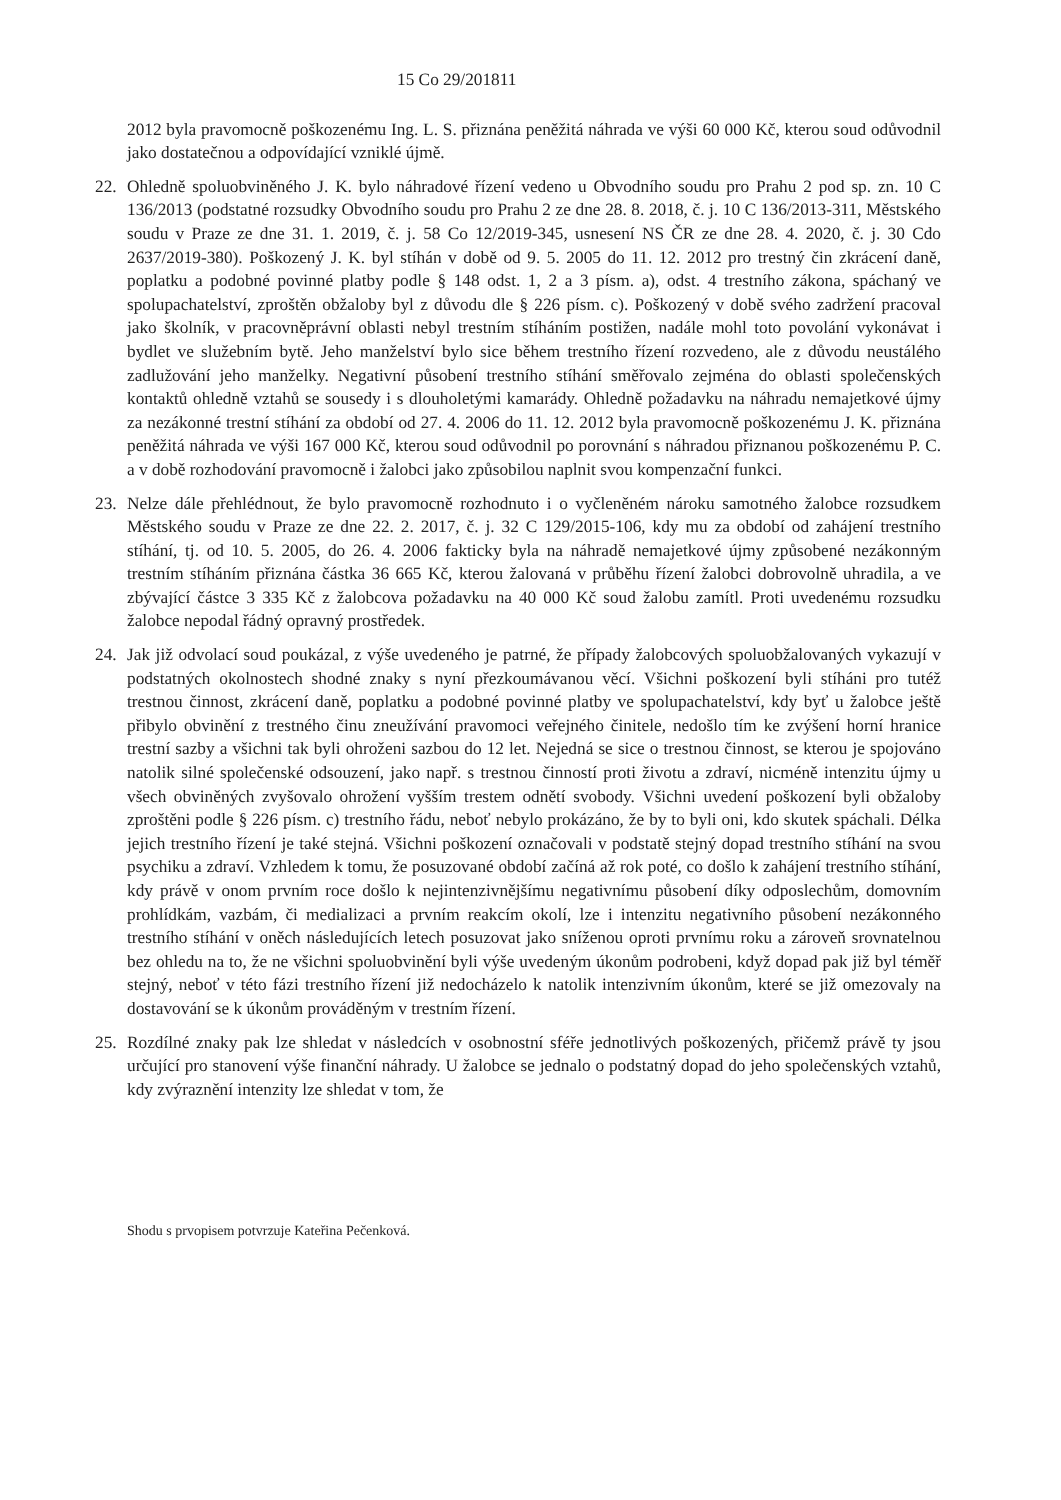15 Co 29/201811
2012 byla pravomocně poškozenému Ing. L. S. přiznána peněžitá náhrada ve výši 60 000 Kč, kterou soud odůvodnil jako dostatečnou a odpovídající vzniklé újmě.
22. Ohledně spoluobviněného J. K. bylo náhradové řízení vedeno u Obvodního soudu pro Prahu 2 pod sp. zn. 10 C 136/2013 (podstatné rozsudky Obvodního soudu pro Prahu 2 ze dne 28. 8. 2018, č. j. 10 C 136/2013-311, Městského soudu v Praze ze dne 31. 1. 2019, č. j. 58 Co 12/2019-345, usnesení NS ČR ze dne 28. 4. 2020, č. j. 30 Cdo 2637/2019-380). Poškozený J. K. byl stíhán v době od 9. 5. 2005 do 11. 12. 2012 pro trestný čin zkrácení daně, poplatku a podobné povinné platby podle § 148 odst. 1, 2 a 3 písm. a), odst. 4 trestního zákona, spáchaný ve spolupachatelství, zproštěn obžaloby byl z důvodu dle § 226 písm. c). Poškozený v době svého zadržení pracoval jako školník, v pracovněprávní oblasti nebyl trestním stíháním postižen, nadále mohl toto povolání vykonávat i bydlet ve služebním bytě. Jeho manželství bylo sice během trestního řízení rozvedeno, ale z důvodu neustálého zadlužování jeho manželky. Negativní působení trestního stíhání směřovalo zejména do oblasti společenských kontaktů ohledně vztahů se sousedy i s dlouholetými kamarády. Ohledně požadavku na náhradu nemajetkové újmy za nezákonné trestní stíhání za období od 27. 4. 2006 do 11. 12. 2012 byla pravomocně poškozenému J. K. přiznána peněžitá náhrada ve výši 167 000 Kč, kterou soud odůvodnil po porovnání s náhradou přiznanou poškozenému P. C. a v době rozhodování pravomocně i žalobci jako způsobilou naplnit svou kompenzační funkci.
23. Nelze dále přehlédnout, že bylo pravomocně rozhodnuto i o vyčleněném nároku samotného žalobce rozsudkem Městského soudu v Praze ze dne 22. 2. 2017, č. j. 32 C 129/2015-106, kdy mu za období od zahájení trestního stíhání, tj. od 10. 5. 2005, do 26. 4. 2006 fakticky byla na náhradě nemajetkové újmy způsobené nezákonným trestním stíháním přiznána částka 36 665 Kč, kterou žalovaná v průběhu řízení žalobci dobrovolně uhradila, a ve zbývající částce 3 335 Kč z žalobcova požadavku na 40 000 Kč soud žalobu zamítl. Proti uvedenému rozsudku žalobce nepodal řádný opravný prostředek.
24. Jak již odvolací soud poukázal, z výše uvedeného je patrné, že případy žalobcových spoluobžalovaných vykazují v podstatných okolnostech shodné znaky s nyní přezkoumávanou věcí. Všichni poškození byli stíháni pro tutéž trestnou činnost, zkrácení daně, poplatku a podobné povinné platby ve spolupachatelství, kdy byť u žalobce ještě přibylo obvinění z trestného činu zneužívání pravomoci veřejného činitele, nedošlo tím ke zvýšení horní hranice trestní sazby a všichni tak byli ohroženi sazbou do 12 let. Nejedná se sice o trestnou činnost, se kterou je spojováno natolik silné společenské odsouzení, jako např. s trestnou činností proti životu a zdraví, nicméně intenzitu újmy u všech obviněných zvyšovalo ohrožení vyšším trestem odnětí svobody. Všichni uvedení poškození byli obžaloby zproštěni podle § 226 písm. c) trestního řádu, neboť nebylo prokázáno, že by to byli oni, kdo skutek spáchali. Délka jejich trestního řízení je také stejná. Všichni poškození označovali v podstatě stejný dopad trestního stíhání na svou psychiku a zdraví. Vzhledem k tomu, že posuzované období začíná až rok poté, co došlo k zahájení trestního stíhání, kdy právě v onom prvním roce došlo k nejintenzivnějšímu negativnímu působení díky odposlechům, domovním prohlídkám, vazbám, či medializaci a prvním reakcím okolí, lze i intenzitu negativního působení nezákonného trestního stíhání v oněch následujících letech posuzovat jako sníženou oproti prvnímu roku a zároveň srovnatelnou bez ohledu na to, že ne všichni spoluobvinění byli výše uvedeným úkonům podrobeni, když dopad pak již byl téměř stejný, neboť v této fázi trestního řízení již nedocházelo k natolik intenzivním úkonům, které se již omezovaly na dostavování se k úkonům prováděným v trestním řízení.
25. Rozdílné znaky pak lze shledat v následcích v osobnostní sféře jednotlivých poškozených, přičemž právě ty jsou určující pro stanovení výše finanční náhrady. U žalobce se jednalo o podstatný dopad do jeho společenských vztahů, kdy zvýraznění intenzity lze shledat v tom, že
Shodu s prvopisem potvrzuje Kateřina Pečenková.